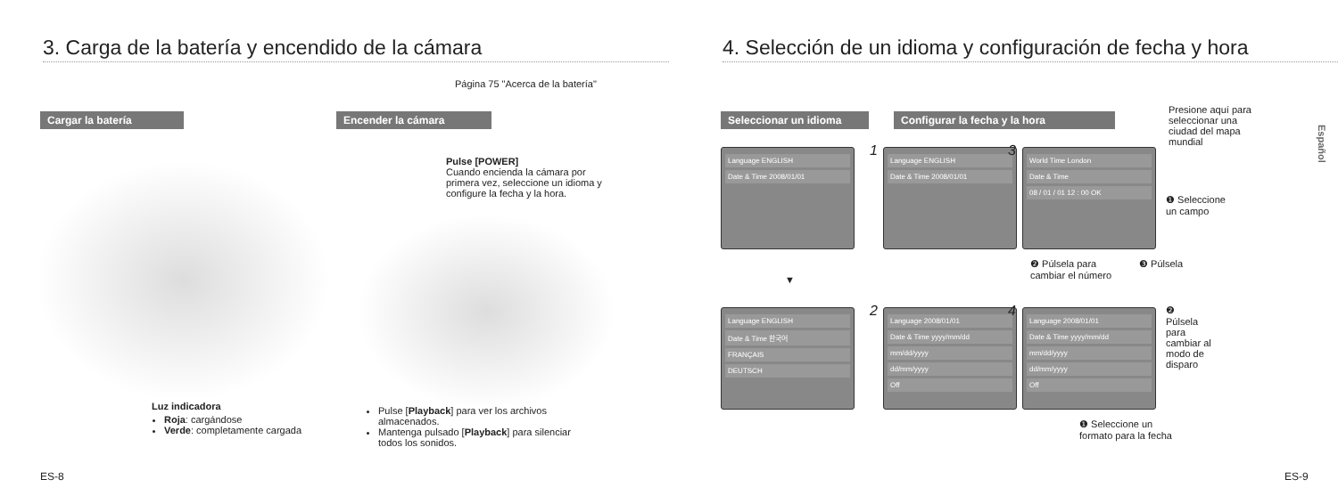3. Carga de la batería y encendido de la cámara
Página 75 "Acerca de la batería"
Cargar la batería Encender la cámara
Pulse [POWER]
Cuando encienda la cámara por primera vez, seleccione un idioma y configure la fecha y la hora.
Luz indicadora
Roja: cargándose
Verde: completamente cargada
Pulse [Playback] para ver los archivos almacenados.
Mantenga pulsado [Playback] para silenciar todos los sonidos.
ES-8
4. Selección de un idioma y configuración de fecha y hora
Seleccionar un idioma Configurar la fecha y la hora
Presione aquí para seleccionar una ciudad del mapa mundial
Español
Language ENGLISH
Date & Time 2008/01/01
▼
Language ENGLISH
Date & Time 한국어
FRANÇAIS
DEUTSCH
1
Language ENGLISH
Date & Time 2008/01/01
3
World Time London
Date & Time
08 / 01 / 01 12 : 00 OK
❶ Seleccione un campo
❷ Púlsela para cambiar el número
❸ Púlsela
2
Language 2008/01/01
Date & Time yyyy/mm/dd
mm/dd/yyyy
dd/mm/yyyy
Off
4
Language 2008/01/01
Date & Time yyyy/mm/dd
mm/dd/yyyy
dd/mm/yyyy
Off
❷
Púlsela para cambiar al modo de disparo
❶ Seleccione un formato para la fecha
ES-9